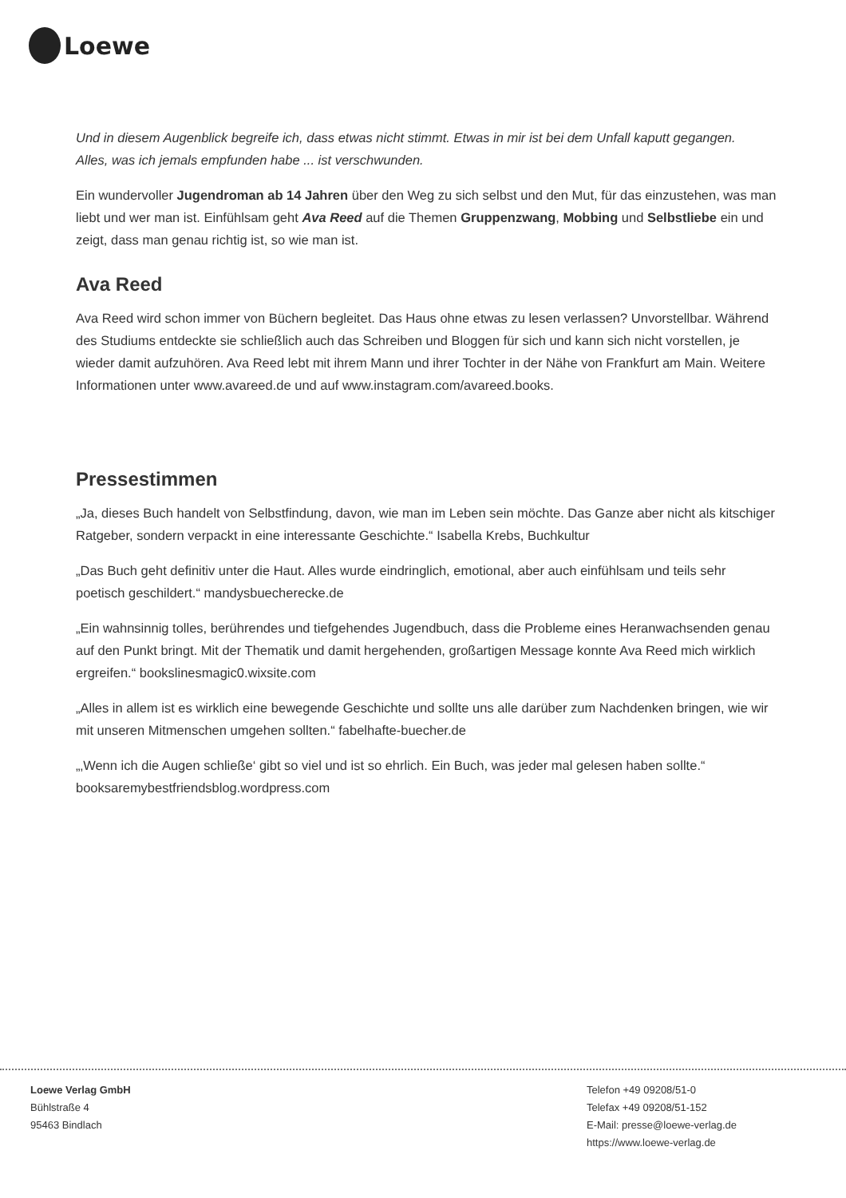Loewe
Und in diesem Augenblick begreife ich, dass etwas nicht stimmt. Etwas in mir ist bei dem Unfall kaputt gegangen.
Alles, was ich jemals empfunden habe ... ist verschwunden.
Ein wundervoller Jugendroman ab 14 Jahren über den Weg zu sich selbst und den Mut, für das einzustehen, was man liebt und wer man ist. Einfühlsam geht Ava Reed auf die Themen Gruppenzwang, Mobbing und Selbstliebe ein und zeigt, dass man genau richtig ist, so wie man ist.
Ava Reed
Ava Reed wird schon immer von Büchern begleitet. Das Haus ohne etwas zu lesen verlassen? Unvorstellbar. Während des Studiums entdeckte sie schließlich auch das Schreiben und Bloggen für sich und kann sich nicht vorstellen, je wieder damit aufzuhören. Ava Reed lebt mit ihrem Mann und ihrer Tochter in der Nähe von Frankfurt am Main. Weitere Informationen unter www.avareed.de und auf www.instagram.com/avareed.books.
Pressestimmen
„Ja, dieses Buch handelt von Selbstfindung, davon, wie man im Leben sein möchte. Das Ganze aber nicht als kitschiger Ratgeber, sondern verpackt in eine interessante Geschichte.“ Isabella Krebs, Buchkultur
„Das Buch geht definitiv unter die Haut. Alles wurde eindringlich, emotional, aber auch einfühlsam und teils sehr poetisch geschildert.“ mandysbuecherecke.de
„Ein wahnsinnig tolles, berührendes und tiefgehendes Jugendbuch, dass die Probleme eines Heranwachsenden genau auf den Punkt bringt. Mit der Thematik und damit hergehenden, großartigen Message konnte Ava Reed mich wirklich ergreifen.“ bookslinesmagic0.wixsite.com
„Alles in allem ist es wirklich eine bewegende Geschichte und sollte uns alle darüber zum Nachdenken bringen, wie wir mit unseren Mitmenschen umgehen sollten.“ fabelhafte-buecher.de
„‚Wenn ich die Augen schließe‘ gibt so viel und ist so ehrlich. Ein Buch, was jeder mal gelesen haben sollte.“ booksaremybestfriendsblog.wordpress.com
Loewe Verlag GmbH
Bühlstraße 4
95463 Bindlach
Telefon +49 09208/51-0
Telefax +49 09208/51-152
E-Mail: presse@loewe-verlag.de
https://www.loewe-verlag.de